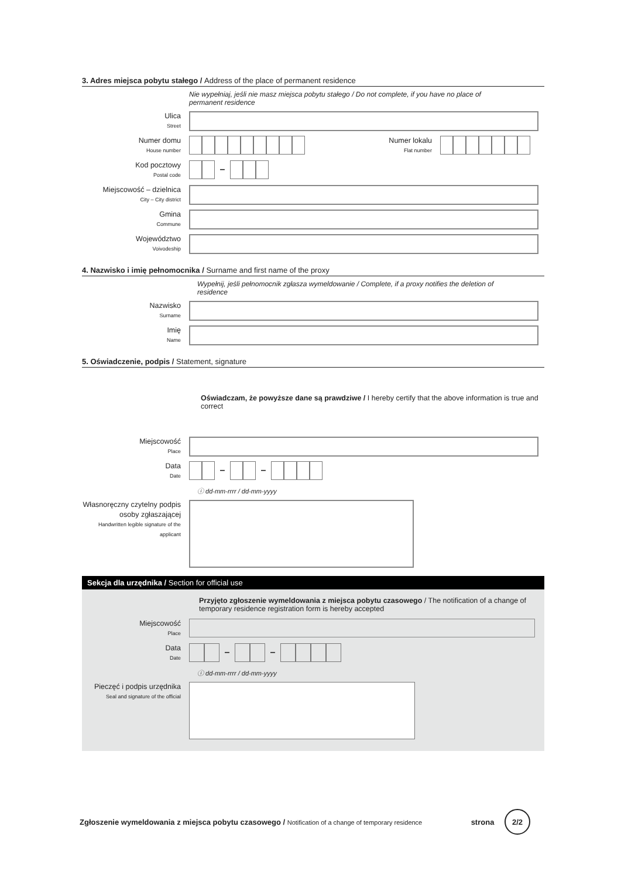3. Adres miejsca pobytu stałego / Address of the place of permanent residence
Nie wypełniaj, jeśli nie masz miejsca pobytu stałego / Do not complete, if you have no place of permanent residence
Ulica
Street
Numer domu
House number
Numer lokalu
Flat number
Kod pocztowy
Postal code
–
Miejscowość – dzielnica
City – City district
Gmina
Commune
Województwo
Voivodeship
4. Nazwisko i imię pełnomocnika / Surname and first name of the proxy
Wypełnij, jeśli pełnomocnik zgłasza wymeldowanie / Complete, if a proxy notifies the deletion of residence
Nazwisko
Surname
Imię
Name
5. Oświadczenie, podpis / Statement, signature
Oświadczam, że powyższe dane są prawdziwe / I hereby certify that the above information is true and correct
Miejscowość
Place
Data
Date
– –
ⓘ dd-mm-rrrr / dd-mm-yyyy
Własnoręczny czytelny podpis osoby zgłaszającej
Handwritten legible signature of the applicant
Sekcja dla urzędnika / Section for official use
Przyjęto zgłoszenie wymeldowania z miejsca pobytu czasowego / The notification of a change of temporary residence registration form is hereby accepted
Miejscowość
Place
Data
Date
– –
ⓘ dd-mm-rrrr / dd-mm-yyyy
Pieczęć i podpis urzędnika
Seal and signature of the official
Zgłoszenie wymeldowania z miejsca pobytu czasowego / Notification of a change of temporary residence
strona 2/2